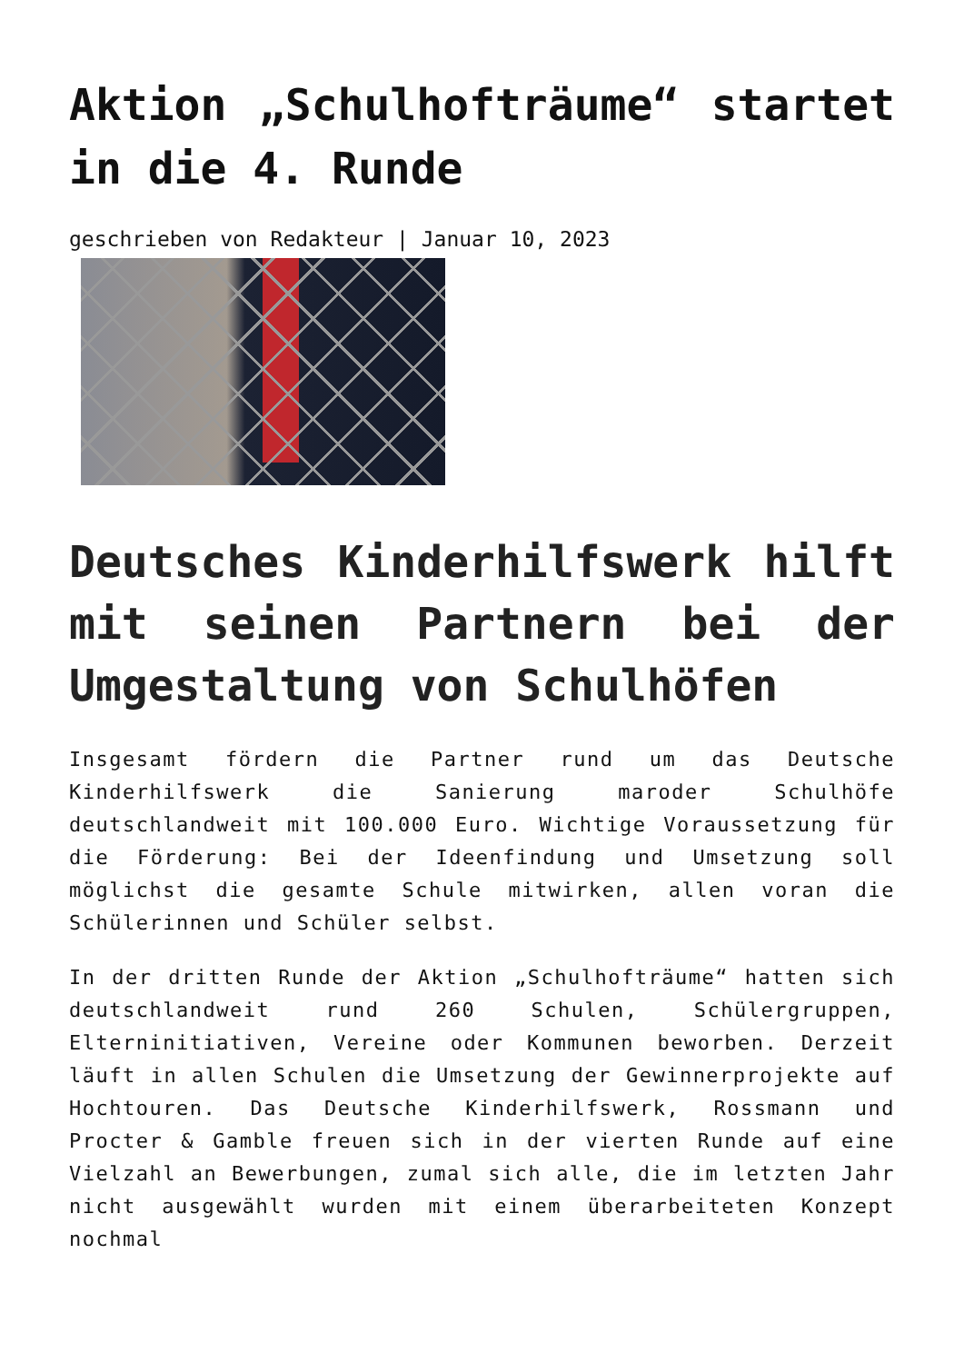Aktion „Schulhofträume“ startet in die 4. Runde
geschrieben von Redakteur | Januar 10, 2023
Deutsches Kinderhilfswerk hilft mit seinen Partnern bei der Umgestaltung von Schulhöfen
Insgesamt fördern die Partner rund um das Deutsche Kinderhilfswerk die Sanierung maroder Schulhöfe deutschlandweit mit 100.000 Euro. Wichtige Voraussetzung für die Förderung: Bei der Ideenfindung und Umsetzung soll möglichst die gesamte Schule mitwirken, allen voran die Schülerinnen und Schüler selbst.
In der dritten Runde der Aktion „Schulhofträume“ hatten sich deutschlandweit rund 260 Schulen, Schülergruppen, Elterninitiativen, Vereine oder Kommunen beworben. Derzeit läuft in allen Schulen die Umsetzung der Gewinnerprojekte auf Hochtouren. Das Deutsche Kinderhilfswerk, Rossmann und Procter & Gamble freuen sich in der vierten Runde auf eine Vielzahl an Bewerbungen, zumal sich alle, die im letzten Jahr nicht ausgewählt wurden mit einem überarbeiteten Konzept nochmal